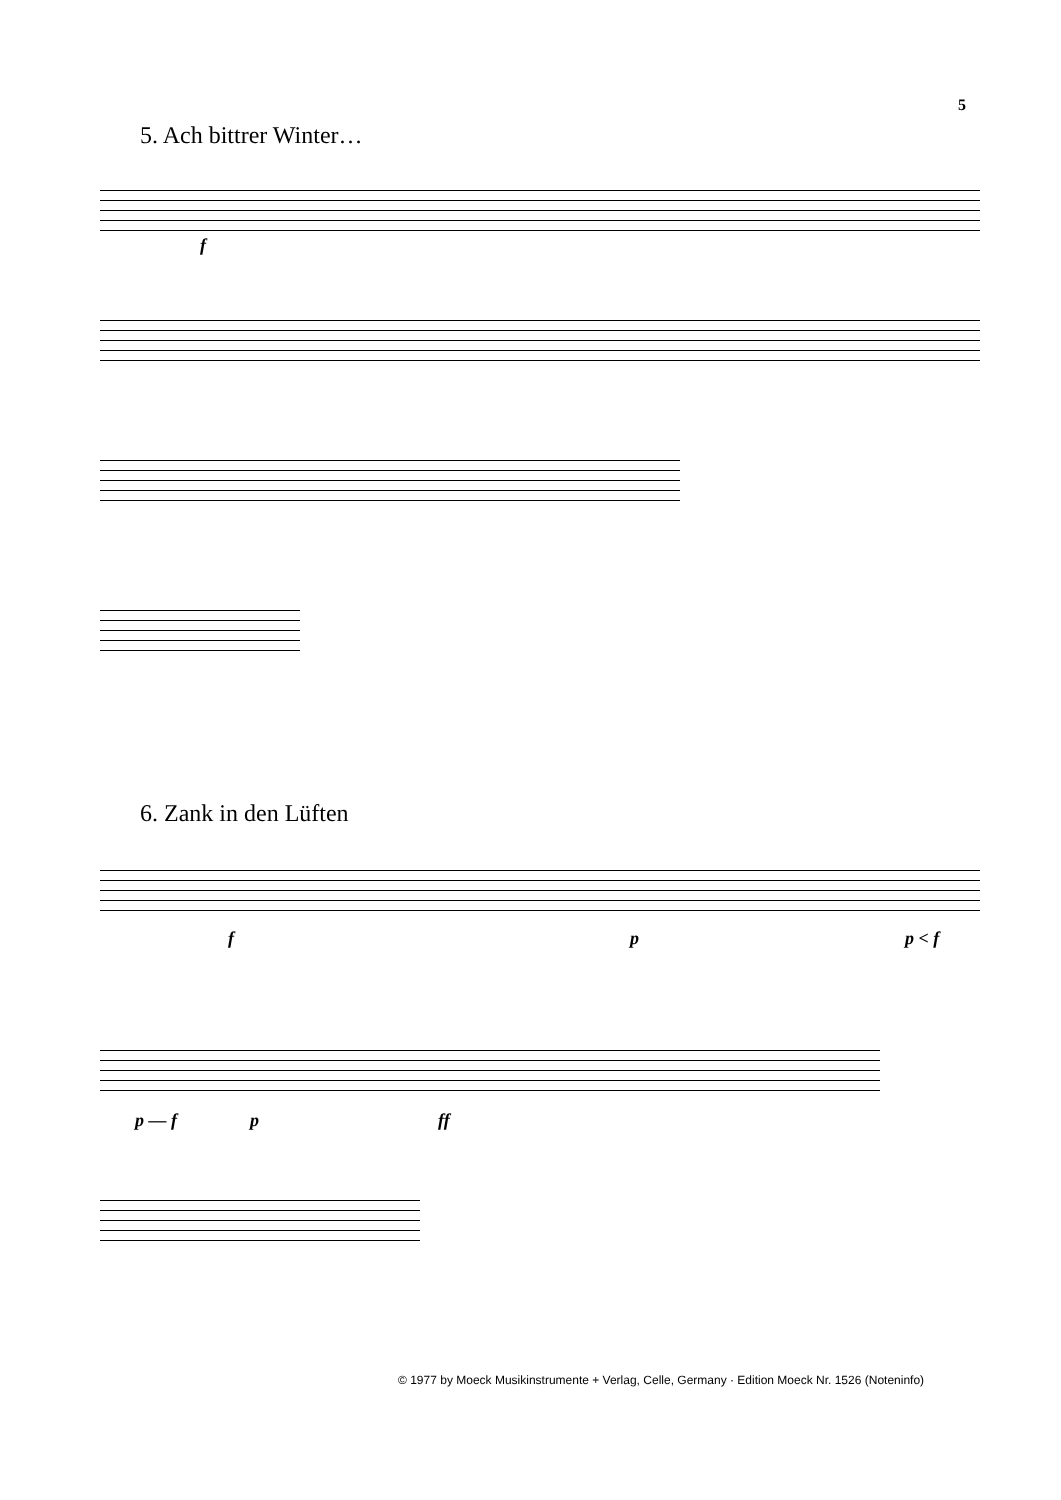5
5. Ach bittrer Winter…
f
6. Zank in den Lüften
f p p < f
p — f p ff
© 1977 by Moeck Musikinstrumente + Verlag, Celle, Germany · Edition Moeck Nr. 1526 (Noteninfo)